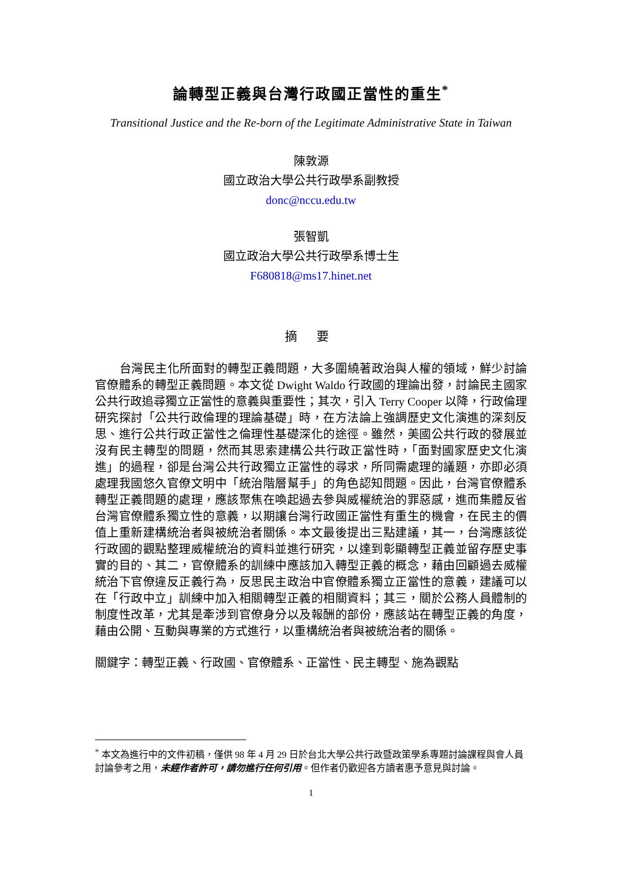論轉型正義與台灣行政國正當性的重生<sup>*</sup>
Transitional Justice and the Re-born of the Legitimate Administrative State in Taiwan
陳敦源
國立政治大學公共行政學系副教授
donc@nccu.edu.tw
張智凱
國立政治大學公共行政學系博士生
F680818@ms17.hinet.net
摘 要
台灣民主化所面對的轉型正義問題，大多圍繞著政治與人權的領域，鮮少討論官僚體系的轉型正義問題。本文從 Dwight Waldo 行政國的理論出發，討論民主國家公共行政追尋獨立正當性的意義與重要性；其次，引入 Terry Cooper 以降，行政倫理研究探討「公共行政倫理的理論基礎」時，在方法論上強調歷史文化演進的深刻反思、進行公共行政正當性之倫理性基礎深化的途徑。雖然，美國公共行政的發展並沒有民主轉型的問題，然而其思索建構公共行政正當性時，「面對國家歷史文化演進」的過程，卻是台灣公共行政獨立正當性的尋求，所同需處理的議題，亦即必須處理我國悠久官僚文明中「統治階層幫手」的角色認知問題。因此，台灣官僚體系轉型正義問題的處理，應該聚焦在喚起過去參與威權統治的罪惡感，進而集體反省台灣官僚體系獨立性的意義，以期讓台灣行政國正當性有重生的機會，在民主的價值上重新建構統治者與被統治者關係。本文最後提出三點建議，其一，台灣應該從行政國的觀點整理威權統治的資料並進行研究，以達到彰顯轉型正義並留存歷史事實的目的、其二，官僚體系的訓練中應該加入轉型正義的概念，藉由回顧過去威權統治下官僚違反正義行為，反思民主政治中官僚體系獨立正當性的意義，建議可以在「行政中立」訓練中加入相關轉型正義的相關資料；其三，關於公務人員體制的制度性改革，尤其是牽涉到官僚身分以及報酬的部份，應該站在轉型正義的角度，藉由公開、互動與專業的方式進行，以重構統治者與被統治者的關係。
關鍵字：轉型正義、行政國、官僚體系、正當性、民主轉型、施為觀點
<sup>*</sup> 本文為進行中的文件初稿，僅供 98 年 4 月 29 日於台北大學公共行政暨政策學系專題討論課程與會人員討論參考之用，未經作者許可，請勿進行任何引用。但作者仍歡迎各方讀者惠予意見與討論。
1